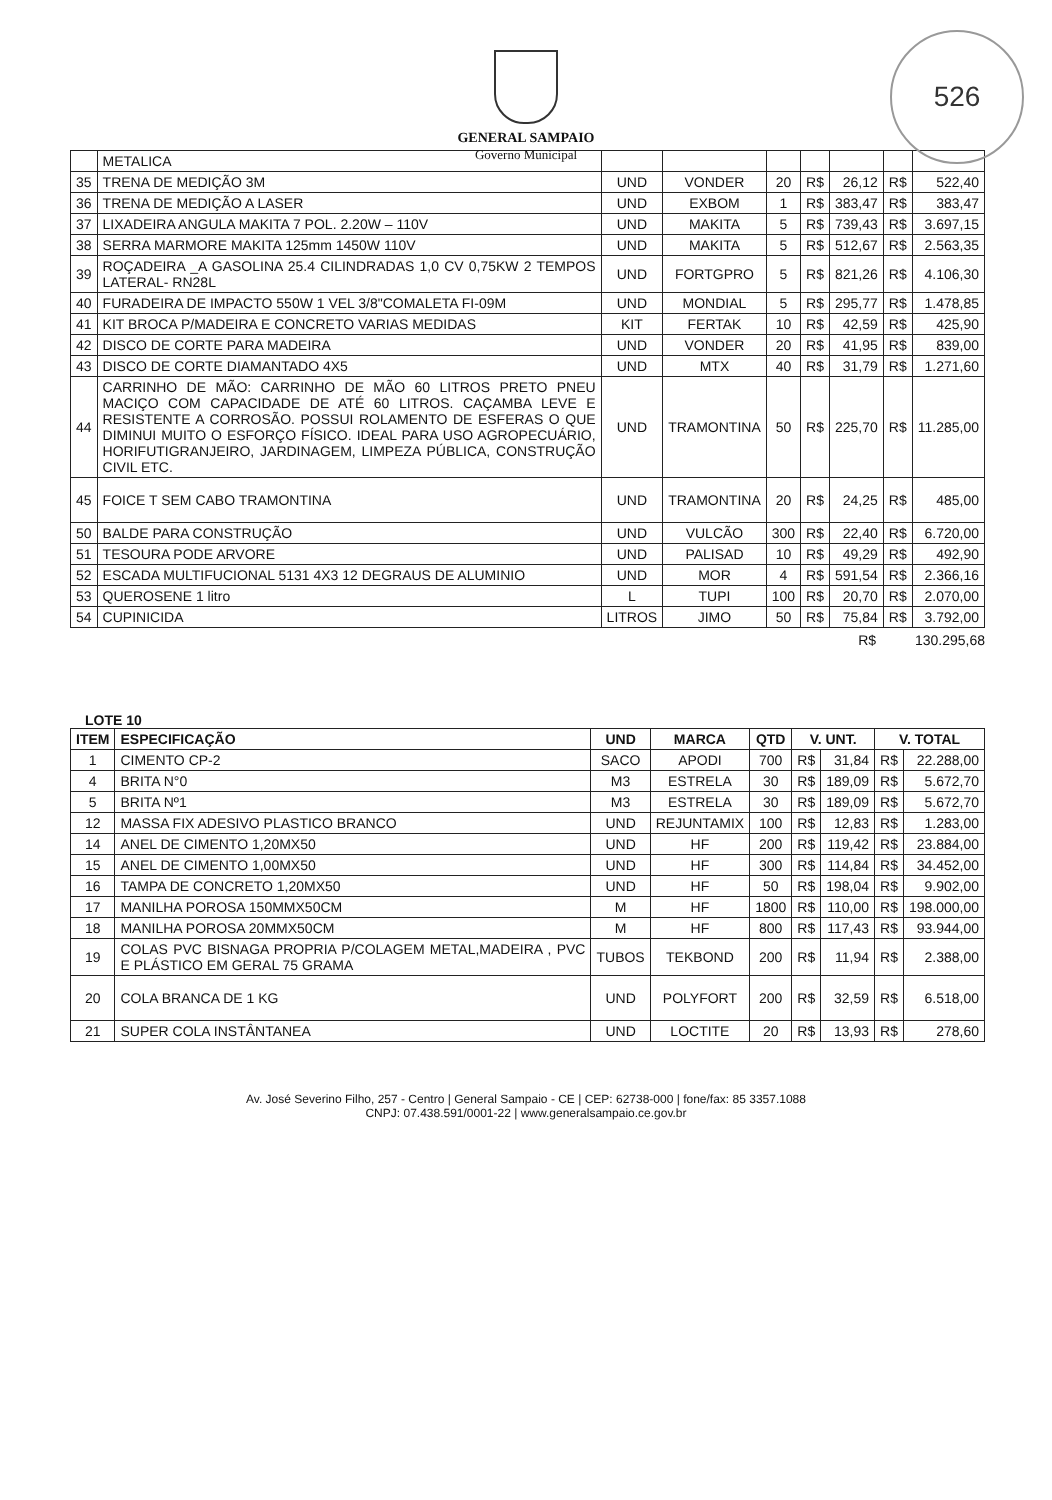526
GENERAL SAMPAIO
Governo Municipal
| | METALICA | | | | | | | |
| 35 | TRENA DE MEDIÇÃO 3M | UND | VONDER | 20 | R$ | 26,12 | R$ | 522,40 |
| 36 | TRENA DE MEDIÇÃO A LASER | UND | EXBOM | 1 | R$ | 383,47 | R$ | 383,47 |
| 37 | LIXADEIRA ANGULA MAKITA 7 POL. 2.20W – 110V | UND | MAKITA | 5 | R$ | 739,43 | R$ | 3.697,15 |
| 38 | SERRA MARMORE MAKITA 125mm 1450W 110V | UND | MAKITA | 5 | R$ | 512,67 | R$ | 2.563,35 |
| 39 | ROÇADEIRA _A GASOLINA 25.4 CILINDRADAS 1,0 CV 0,75KW 2 TEMPOS LATERAL- RN28L | UND | FORTGPRO | 5 | R$ | 821,26 | R$ | 4.106,30 |
| 40 | FURADEIRA DE IMPACTO 550W 1 VEL 3/8"COMALETA FI-09M | UND | MONDIAL | 5 | R$ | 295,77 | R$ | 1.478,85 |
| 41 | KIT BROCA P/MADEIRA E CONCRETO VARIAS MEDIDAS | KIT | FERTAK | 10 | R$ | 42,59 | R$ | 425,90 |
| 42 | DISCO DE CORTE PARA MADEIRA | UND | VONDER | 20 | R$ | 41,95 | R$ | 839,00 |
| 43 | DISCO DE CORTE DIAMANTADO 4X5 | UND | MTX | 40 | R$ | 31,79 | R$ | 1.271,60 |
| 44 | CARRINHO DE MÃO: CARRINHO DE MÃO 60 LITROS PRETO PNEU MACIÇO COM CAPACIDADE DE ATÉ 60 LITROS. CAÇAMBA LEVE E RESISTENTE A CORROSÃO. POSSUI ROLAMENTO DE ESFERAS O QUE DIMINUI MUITO O ESFORÇO FÍSICO. IDEAL PARA USO AGROPECUÁRIO, HORIFUTIGRANJEIRO, JARDINAGEM, LIMPEZA PÚBLICA, CONSTRUÇÃO CIVIL ETC. | UND | TRAMONTINA | 50 | R$ | 225,70 | R$ | 11.285,00 |
| 45 | FOICE T SEM CABO TRAMONTINA | UND | TRAMONTINA | 20 | R$ | 24,25 | R$ | 485,00 |
| 50 | BALDE PARA CONSTRUÇÃO | UND | VULCÃO | 300 | R$ | 22,40 | R$ | 6.720,00 |
| 51 | TESOURA PODE ARVORE | UND | PALISAD | 10 | R$ | 49,29 | R$ | 492,90 |
| 52 | ESCADA MULTIFUCIONAL 5131 4X3 12 DEGRAUS DE ALUMINIO | UND | MOR | 4 | R$ | 591,54 | R$ | 2.366,16 |
| 53 | QUEROSENE 1 litro | L | TUPI | 100 | R$ | 20,70 | R$ | 2.070,00 |
| 54 | CUPINICIDA | LITROS | JIMO | 50 | R$ | 75,84 | R$ | 3.792,00 |
R$ 130.295,68
LOTE 10
| ITEM | ESPECIFICAÇÃO | UND | MARCA | QTD | V. UNT. | | V. TOTAL | |
| --- | --- | --- | --- | --- | --- | --- | --- | --- |
| 1 | CIMENTO CP-2 | SACO | APODI | 700 | R$ | 31,84 | R$ | 22.288,00 |
| 4 | BRITA N°0 | M3 | ESTRELA | 30 | R$ | 189,09 | R$ | 5.672,70 |
| 5 | BRITA Nº1 | M3 | ESTRELA | 30 | R$ | 189,09 | R$ | 5.672,70 |
| 12 | MASSA FIX ADESIVO PLASTICO BRANCO | UND | REJUNTAMIX | 100 | R$ | 12,83 | R$ | 1.283,00 |
| 14 | ANEL DE CIMENTO 1,20MX50 | UND | HF | 200 | R$ | 119,42 | R$ | 23.884,00 |
| 15 | ANEL DE CIMENTO 1,00MX50 | UND | HF | 300 | R$ | 114,84 | R$ | 34.452,00 |
| 16 | TAMPA DE CONCRETO 1,20MX50 | UND | HF | 50 | R$ | 198,04 | R$ | 9.902,00 |
| 17 | MANILHA POROSA 150MMX50CM | M | HF | 1800 | R$ | 110,00 | R$ | 198.000,00 |
| 18 | MANILHA POROSA 20MMX50CM | M | HF | 800 | R$ | 117,43 | R$ | 93.944,00 |
| 19 | COLAS PVC BISNAGA PROPRIA P/COLAGEM METAL,MADEIRA , PVC E PLÁSTICO EM GERAL 75 GRAMA | TUBOS | TEKBOND | 200 | R$ | 11,94 | R$ | 2.388,00 |
| 20 | COLA BRANCA DE 1 KG | UND | POLYFORT | 200 | R$ | 32,59 | R$ | 6.518,00 |
| 21 | SUPER COLA INSTÂNTANEA | UND | LOCTITE | 20 | R$ | 13,93 | R$ | 278,60 |
Av. José Severino Filho, 257 - Centro | General Sampaio - CE | CEP: 62738-000 | fone/fax: 85 3357.1088
CNPJ: 07.438.591/0001-22 | www.generalsampaio.ce.gov.br